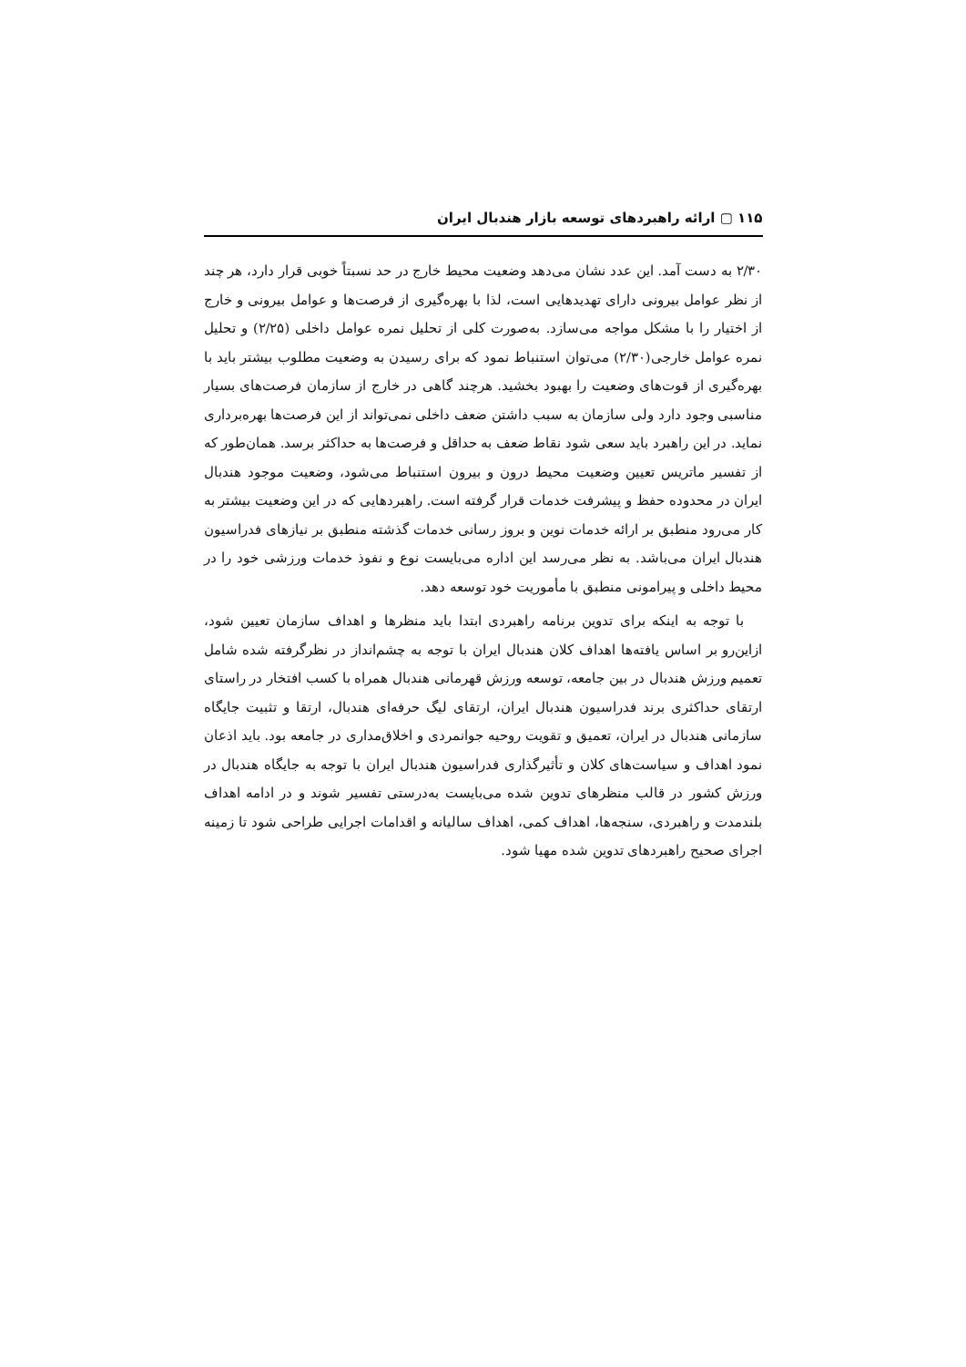۱۱۵ ▢ ارائه راهبردهای توسعه بازار هندبال ایران
۲/۳۰ به دست آمد. این عدد نشان می‌دهد وضعیت محیط خارج در حد نسبتاً خوبی قرار دارد، هر چند از نظر عوامل بیرونی دارای تهدیدهایی است، لذا با بهره‌گیری از فرصت‌ها و عوامل بیرونی و خارج از اختیار را با مشکل مواجه می‌سازد. به‌صورت کلی از تحلیل نمره عوامل داخلی (۲/۲۵) و تحلیل نمره عوامل خارجی(۲/۳۰) می‌توان استنباط نمود که برای رسیدن به وضعیت مطلوب بیشتر باید با بهره‌گیری از قوت‌های وضعیت را بهبود بخشید. هرچند گاهی در خارج از سازمان فرصت‌های بسیار مناسبی وجود دارد ولی سازمان به سبب داشتن ضعف داخلی نمی‌تواند از این فرصت‌ها بهره‌برداری نماید. در این راهبرد باید سعی شود نقاط ضعف به حداقل و فرصت‌ها به حداکثر برسد. همان‌طور که از تفسیر ماتریس تعیین وضعیت محیط درون و بیرون استنباط می‌شود، وضعیت موجود هندبال ایران در محدوده حفظ و پیشرفت خدمات قرار گرفته است. راهبردهایی که در این وضعیت بیشتر به کار می‌رود منطبق بر ارائه خدمات نوین و بروز رسانی خدمات گذشته منطبق بر نیازهای فدراسیون هندبال ایران می‌باشد. به نظر می‌رسد این اداره می‌بایست نوع و نفوذ خدمات ورزشی خود را در محیط داخلی و پیرامونی منطبق با مأموریت خود توسعه دهد.
با توجه به اینکه برای تدوین برنامه راهبردی ابتدا باید منظرها و اهداف سازمان تعیین شود، ازاین‌رو بر اساس یافته‌ها اهداف کلان هندبال ایران با توجه به چشم‌انداز در نظرگرفته شده شامل تعمیم ورزش هندبال در بین جامعه، توسعه ورزش قهرمانی هندبال همراه با کسب افتخار در راستای ارتقای حداکثری برند فدراسیون هندبال ایران، ارتقای لیگ حرفه‌ای هندبال، ارتقا و تثبیت جایگاه سازمانی هندبال در ایران، تعمیق و تقویت روحیه جوانمردی و اخلاق‌مداری در جامعه بود. باید اذعان نمود اهداف و سیاست‌های کلان و تأثیرگذاری فدراسیون هندبال ایران با توجه به جایگاه هندبال در ورزش کشور در قالب منظرهای تدوین شده می‌بایست به‌درستی تفسیر شوند و در ادامه اهداف بلندمدت و راهبردی، سنجه‌ها، اهداف کمی، اهداف سالیانه و اقدامات اجرایی طراحی شود تا زمینه اجرای صحیح راهبردهای تدوین شده مهیا شود.